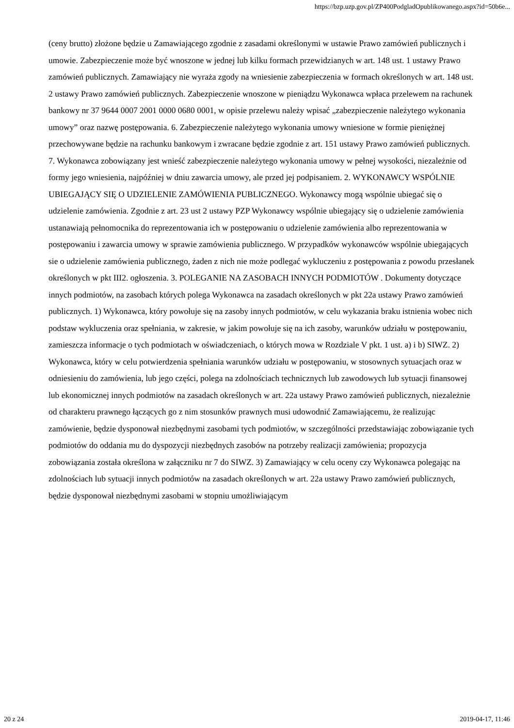https://bzp.uzp.gov.pl/ZP400PodgladOpublikowanego.aspx?id=50b6e...
(ceny brutto) złożone będzie u Zamawiającego zgodnie z zasadami określonymi w ustawie Prawo zamówień publicznych i umowie. Zabezpieczenie może być wnoszone w jednej lub kilku formach przewidzianych w art. 148 ust. 1 ustawy Prawo zamówień publicznych. Zamawiający nie wyraża zgody na wniesienie zabezpieczenia w formach określonych w art. 148 ust. 2 ustawy Prawo zamówień publicznych. Zabezpieczenie wnoszone w pieniądzu Wykonawca wpłaca przelewem na rachunek bankowy nr 37 9644 0007 2001 0000 0680 0001, w opisie przelewu należy wpisać „zabezpieczenie należytego wykonania umowy” oraz nazwę postępowania. 6. Zabezpieczenie należytego wykonania umowy wniesione w formie pieniężnej przechowywane będzie na rachunku bankowym i zwracane będzie zgodnie z art. 151 ustawy Prawo zamówień publicznych. 7. Wykonawca zobowiązany jest wnieść zabezpieczenie należytego wykonania umowy w pełnej wysokości, niezależnie od formy jego wniesienia, najpóźniej w dniu zawarcia umowy, ale przed jej podpisaniem. 2. WYKONAWCY WSPÓLNIE UBIEGAJĄCY SIĘ O UDZIELENIE ZAMÓWIENIA PUBLICZNEGO. Wykonawcy mogą wspólnie ubiegać się o udzielenie zamówienia. Zgodnie z art. 23 ust 2 ustawy PZP Wykonawcy wspólnie ubiegający się o udzielenie zamówienia ustanawiają pełnomocnika do reprezentowania ich w postępowaniu o udzielenie zamówienia albo reprezentowania w postępowaniu i zawarcia umowy w sprawie zamówienia publicznego. W przypadków wykonawców wspólnie ubiegających sie o udzielenie zamówienia publicznego, żaden z nich nie może podlegać wykluczeniu z postępowania z powodu przesłanek określonych w pkt III2. ogłoszenia. 3. POLEGANIE NA ZASOBACH INNYCH PODMIOTÓW . Dokumenty dotyczące innych podmiotów, na zasobach których polega Wykonawca na zasadach określonych w pkt 22a ustawy Prawo zamówień publicznych. 1) Wykonawca, który powołuje się na zasoby innych podmiotów, w celu wykazania braku istnienia wobec nich podstaw wykluczenia oraz spełniania, w zakresie, w jakim powołuje się na ich zasoby, warunków udziału w postępowaniu, zamieszcza informacje o tych podmiotach w oświadczeniach, o których mowa w Rozdziale V pkt. 1 ust. a) i b) SIWZ. 2) Wykonawca, który w celu potwierdzenia spełniania warunków udziału w postępowaniu, w stosownych sytuacjach oraz w odniesieniu do zamówienia, lub jego części, polega na zdolnościach technicznych lub zawodowych lub sytuacji finansowej lub ekonomicznej innych podmiotów na zasadach określonych w art. 22a ustawy Prawo zamówień publicznych, niezależnie od charakteru prawnego łączących go z nim stosunków prawnych musi udowodnić Zamawiającemu, że realizując zamówienie, będzie dysponował niezbędnymi zasobami tych podmiotów, w szczególności przedstawiając zobowiązanie tych podmiotów do oddania mu do dyspozycji niezbędnych zasobów na potrzeby realizacji zamówienia; propozycja zobowiązania została określona w załączniku nr 7 do SIWZ. 3) Zamawiający w celu oceny czy Wykonawca polegając na zdolnościach lub sytuacji innych podmiotów na zasadach określonych w art. 22a ustawy Prawo zamówień publicznych, będzie dysponował niezbędnymi zasobami w stopniu umożliwiającym
20 z 24 2019-04-17, 11:46